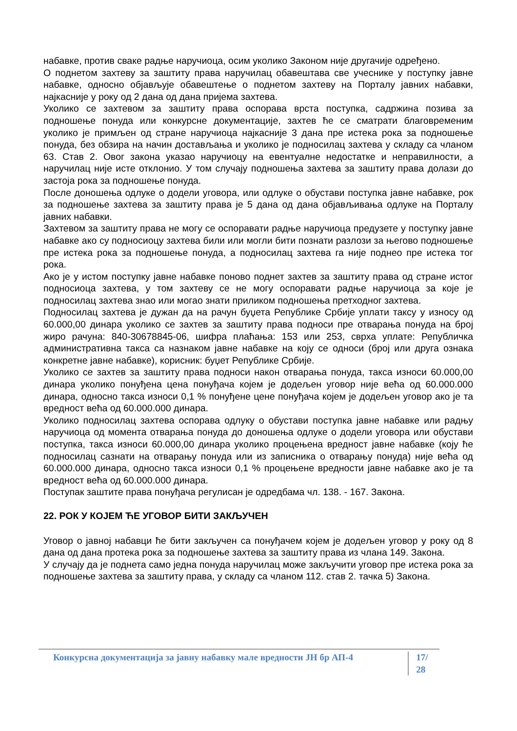набавке, против сваке радње наручиоца, осим уколико Законом није другачије одређено.
О поднетом захтеву за заштиту права наручилац обавештава све учеснике у поступку јавне набавке, односно објављује обавештење о поднетом захтеву на Порталу јавних набавки, најкасније у року од 2 дана од дана пријема захтева.
Уколико се захтевом за заштиту права оспорава врста поступка, садржина позива за подношење понуда или конкурсне документације, захтев ће се сматрати благовременим уколико је примљен од стране наручиоца најкасније 3 дана пре истека рока за подношење понуда, без обзира на начин достављања и уколико је подносилац захтева у складу са чланом 63. Став 2. Овог закона указао наручиоцу на евентуалне недостатке и неправилности, а наручилац није исте отклонио. У том случају подношења захтева за заштиту права долази до застоја рока за подношење понуда.
После доношења одлуке о додели уговора, или одлуке о обустави поступка јавне набавке, рок за подношење захтева за заштиту права је 5 дана од дана објављивања одлуке на Порталу јавних набавки.
Захтевом за заштиту права не могу се оспоравати радње наручиоца предузете у поступку јавне набавке ако су подносиоцу захтева били или могли бити познати разлози за његово подношење пре истека рока за подношење понуда, а подносилац захтева га није поднео пре истека тог рока.
Ако је у истом поступку јавне набавке поново поднет захтев за заштиту права од стране истог подносиоца захтева, у том захтеву се не могу оспоравати радње наручиоца за које је подносилац захтева знао или могао знати приликом подношења претходног захтева.
Подносилац захтева је дужан да на рачун буџета Републике Србије уплати таксу у износу од 60.000,00 динара уколико се захтев за заштиту права подноси пре отварања понуда на број жиро рачуна: 840-30678845-06, шифра плаћања: 153 или 253, сврха уплате: Републичка административна такса са назнаком јавне набавке на коју се односи (број или друга ознака конкретне јавне набавке), корисник: буџет Републике Србије.
Уколико се захтев за заштиту права подноси након отварања понуда, такса износи 60.000,00 динара уколико понуђена цена понуђача којем је додељен уговор није већа од 60.000.000 динара, односно такса износи 0,1 % понуђене цене понуђача којем је додељен уговор ако је та вредност већа од 60.000.000 динара.
Уколико подносилац захтева оспорава одлуку о обустави поступка јавне набавке или радњу наручиоца од момента отварања понуда до доношења одлуке о додели уговора или обустави поступка, такса износи 60.000,00 динара уколико процењена вредност јавне набавке (коју ће подносилац сазнати на отварању понуда или из записника о отварању понуда) није већа од 60.000.000 динара, односно такса износи 0,1 % процењене вредности јавне набавке ако је та вредност већа од 60.000.000 динара.
Поступак заштите права понуђача регулисан је одредбама чл. 138. - 167. Закона.
22. РОК У КОЈЕМ ЋЕ УГОВОР БИТИ ЗАКЉУЧЕН
Уговор о јавној набавци ће бити закључен са понуђачем којем је додељен уговор у року од 8 дана од дана протека рока за подношење захтева за заштиту права из члана 149. Закона.
У случају да је поднета само једна понуда наручилац може закључити уговор пре истека рока за подношење захтева за заштиту права, у складу са чланом 112. став 2. тачка 5) Закона.
Конкурсна документација за јавну набавку мале вредности ЈН бр АП-4 17/ 28